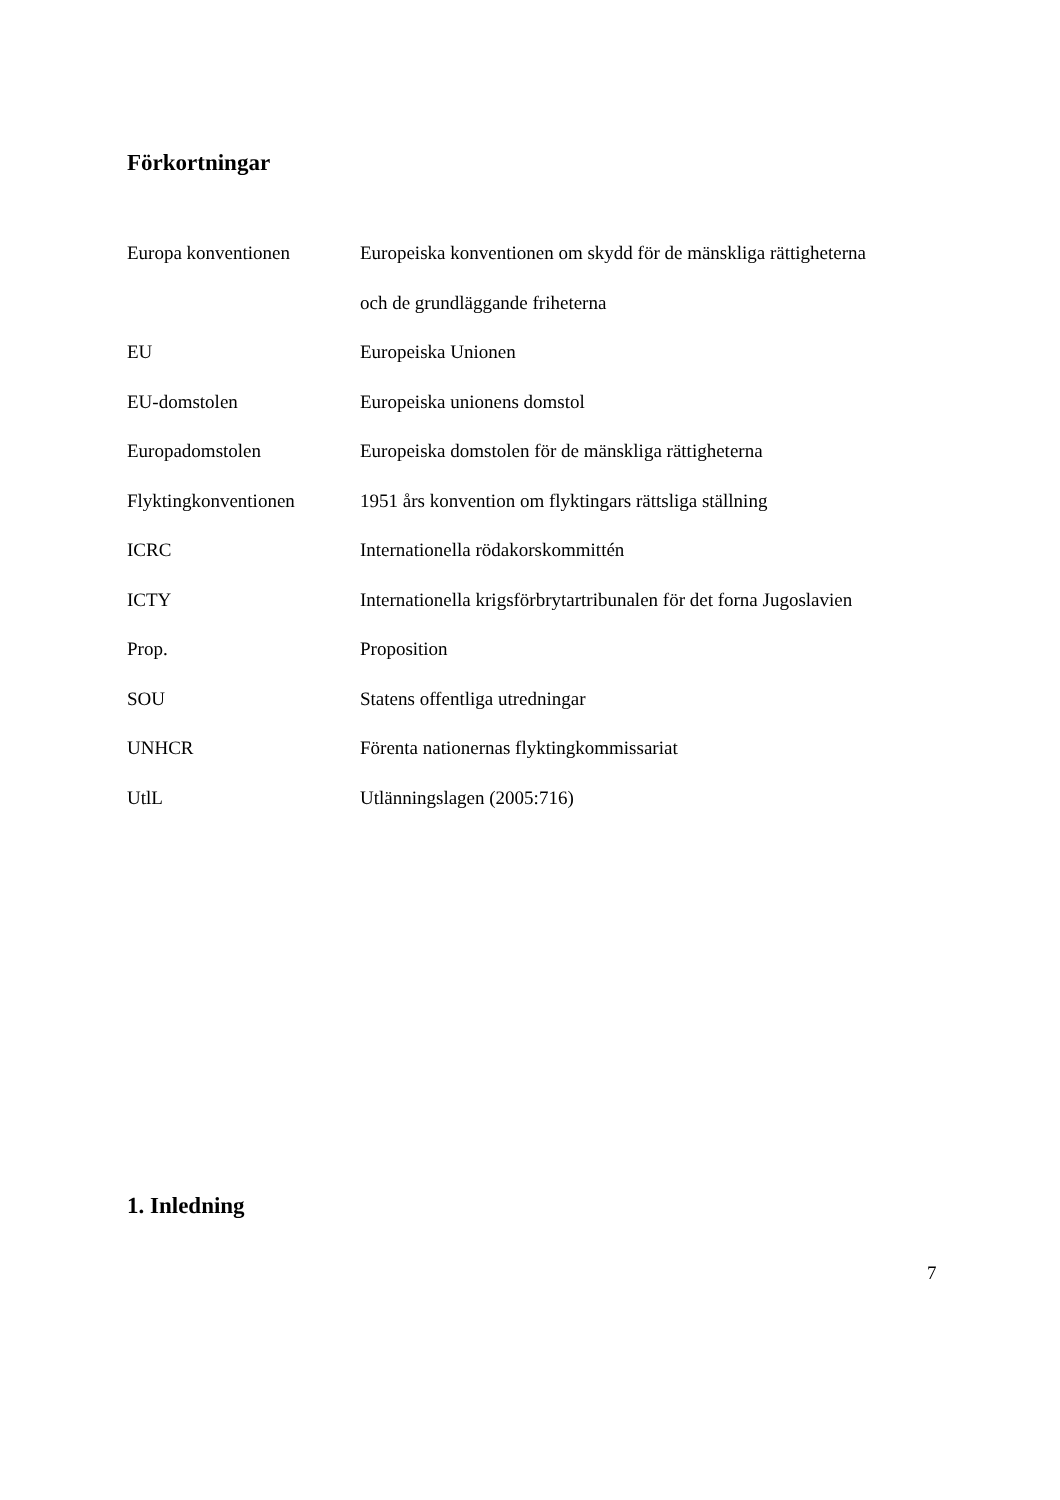Förkortningar
| Europa konventionen | Europeiska konventionen om skydd för de mänskliga rättigheterna |
| | och de grundläggande friheterna |
| EU | Europeiska Unionen |
| EU-domstolen | Europeiska unionens domstol |
| Europadomstolen | Europeiska domstolen för de mänskliga rättigheterna |
| Flyktingkonventionen | 1951 års konvention om flyktingars rättsliga ställning |
| ICRC | Internationella rödakorskommittén |
| ICTY | Internationella krigsförbrytartribunalen för det forna Jugoslavien |
| Prop. | Proposition |
| SOU | Statens offentliga utredningar |
| UNHCR | Förenta nationernas flyktingkommissariat |
| UtlL | Utlänningslagen (2005:716) |
1. Inledning
7